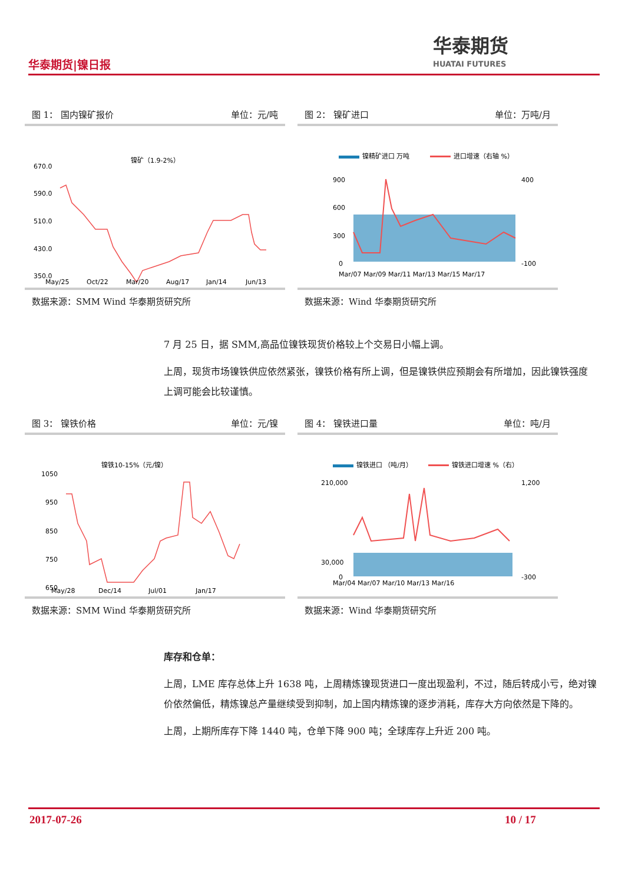华泰期货|镍日报
华泰期货
HUATAI FUTURES
图 1： 国内镍矿报价 单位：元/吨
镍矿（1.9-2%）
670.0
590.0
510.0
430.0
350.0
May/25
Oct/22
Mar/20
Aug/17
Jan/14
Jun/13
数据来源：SMM Wind 华泰期货研究所
图 2： 镍矿进口 单位：万吨/月
镍精矿进口 万吨
进口增速（右轴 %）
900
600
300
0
400
-100
Mar/07 Mar/09 Mar/11 Mar/13 Mar/15 Mar/17
数据来源：Wind 华泰期货研究所
7 月 25 日，据 SMM,高品位镍铁现货价格较上个交易日小幅上调。
上周，现货市场镍铁供应依然紧张，镍铁价格有所上调，但是镍铁供应预期会有所增加，因此镍铁强度上调可能会比较谨慎。
图 3： 镍铁价格 单位：元/镍
镍铁10-15%（元/镍）
1050
950
850
750
650
May/28
Dec/14
Jul/01
Jan/17
数据来源：SMM Wind 华泰期货研究所
图 4： 镍铁进口量 单位：吨/月
镍铁进口 （吨/月）
镍铁进口增速 %（右）
210,000
30,000
0
1,200
-300
Mar/04 Mar/07 Mar/10 Mar/13 Mar/16
数据来源：Wind 华泰期货研究所
库存和仓单：
上周，LME 库存总体上升 1638 吨，上周精炼镍现货进口一度出现盈利，不过，随后转成小亏，绝对镍价依然偏低，精炼镍总产量继续受到抑制，加上国内精炼镍的逐步消耗，库存大方向依然是下降的。
上周，上期所库存下降 1440 吨，仓单下降 900 吨；全球库存上升近 200 吨。
2017-07-26 10 / 17